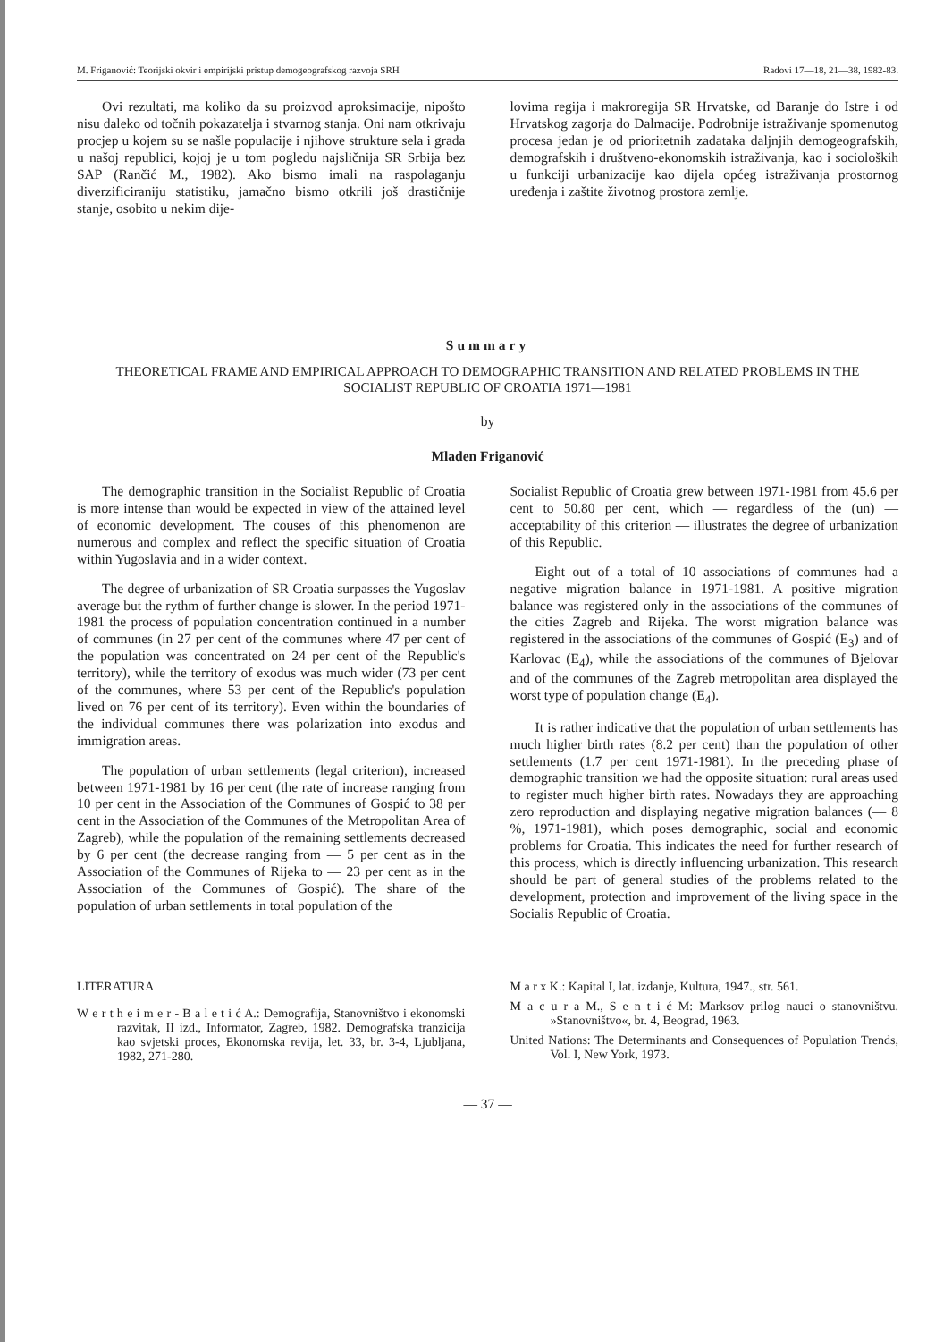M. Friganović: Teorijski okvir i empirijski pristup demogeografskog razvoja SRH Radovi 17—18, 21—38, 1982-83.
Ovi rezultati, ma koliko da su proizvod aproksimacije, nipošto nisu daleko od točnih pokazatelja i stvarnog stanja. Oni nam otkrivaju procjep u kojem su se našle populacije i njihove strukture sela i grada u našoj republici, kojoj je u tom pogledu najsličnija SR Srbija bez SAP (Rančić M., 1982). Ako bismo imali na raspolaganju diverzificiraniju statistiku, jamačno bismo otkrili još drastičnije stanje, osobito u nekim dije-
lovima regija i makroregija SR Hrvatske, od Baranje do Istre i od Hrvatskog zagorja do Dalmacije. Podrobnije istraživanje spomenutog procesa jedan je od prioritetnih zadataka daljnjih demogeografskih, demografskih i društveno-ekonomskih istraživanja, kao i socioloških u funkciji urbanizacije kao dijela općeg istraživanja prostornog uređenja i zaštite životnog prostora zemlje.
Summary
THEORETICAL FRAME AND EMPIRICAL APPROACH TO DEMOGRAPHIC TRANSITION AND RELATED PROBLEMS IN THE SOCIALIST REPUBLIC OF CROATIA 1971—1981
by
Mladen Friganović
The demographic transition in the Socialist Republic of Croatia is more intense than would be expected in view of the attained level of economic development. The couses of this phenomenon are numerous and complex and reflect the specific situation of Croatia within Yugoslavia and in a wider context.
The degree of urbanization of SR Croatia surpasses the Yugoslav average but the rythm of further change is slower. In the period 1971-1981 the process of population concentration continued in a number of communes (in 27 per cent of the communes where 47 per cent of the population was concentrated on 24 per cent of the Republic's territory), while the territory of exodus was much wider (73 per cent of the communes, where 53 per cent of the Republic's population lived on 76 per cent of its territory). Even within the boundaries of the individual communes there was polarization into exodus and immigration areas.
The population of urban settlements (legal criterion), increased between 1971-1981 by 16 per cent (the rate of increase ranging from 10 per cent in the Association of the Communes of Gospić to 38 per cent in the Association of the Communes of the Metropolitan Area of Zagreb), while the population of the remaining settlements decreased by 6 per cent (the decrease ranging from — 5 per cent as in the Association of the Communes of Rijeka to — 23 per cent as in the Association of the Communes of Gospić). The share of the population of urban settlements in total population of the
Socialist Republic of Croatia grew between 1971-1981 from 45.6 per cent to 50.80 per cent, which — regardless of the (un) — acceptability of this criterion — illustrates the degree of urbanization of this Republic.
Eight out of a total of 10 associations of communes had a negative migration balance in 1971-1981. A positive migration balance was registered only in the associations of the communes of the cities Zagreb and Rijeka. The worst migration balance was registered in the associations of the communes of Gospić (E<sub>3</sub>) and of Karlovac (E<sub>4</sub>), while the associations of the communes of Bjelovar and of the communes of the Zagreb metropolitan area displayed the worst type of population change (E<sub>4</sub>).
It is rather indicative that the population of urban settlements has much higher birth rates (8.2 per cent) than the population of other settlements (1.7 per cent 1971-1981). In the preceding phase of demographic transition we had the opposite situation: rural areas used to register much higher birth rates. Nowadays they are approaching zero reproduction and displaying negative migration balances (— 8 %, 1971-1981), which poses demographic, social and economic problems for Croatia. This indicates the need for further research of this process, which is directly influencing urbanization. This research should be part of general studies of the problems related to the development, protection and improvement of the living space in the Socialis Republic of Croatia.
LITERATURA
W e r t h e i m e r - B a l e t i ć A.: Demografija, Stanovništvo i ekonomski razvitak, II izd., Informator, Zagreb, 1982. Demografska tranzicija kao svjetski proces, Ekonomska revija, let. 33, br. 3-4, Ljubljana, 1982, 271-280.
M a r x K.: Kapital I, lat. izdanje, Kultura, 1947., str. 561.
M a c u r a M., S e n t i ć M: Marksov prilog nauci o stanovništvu. »Stanovništvo«, br. 4, Beograd, 1963.
United Nations: The Determinants and Consequences of Population Trends, Vol. I, New York, 1973.
— 37 —